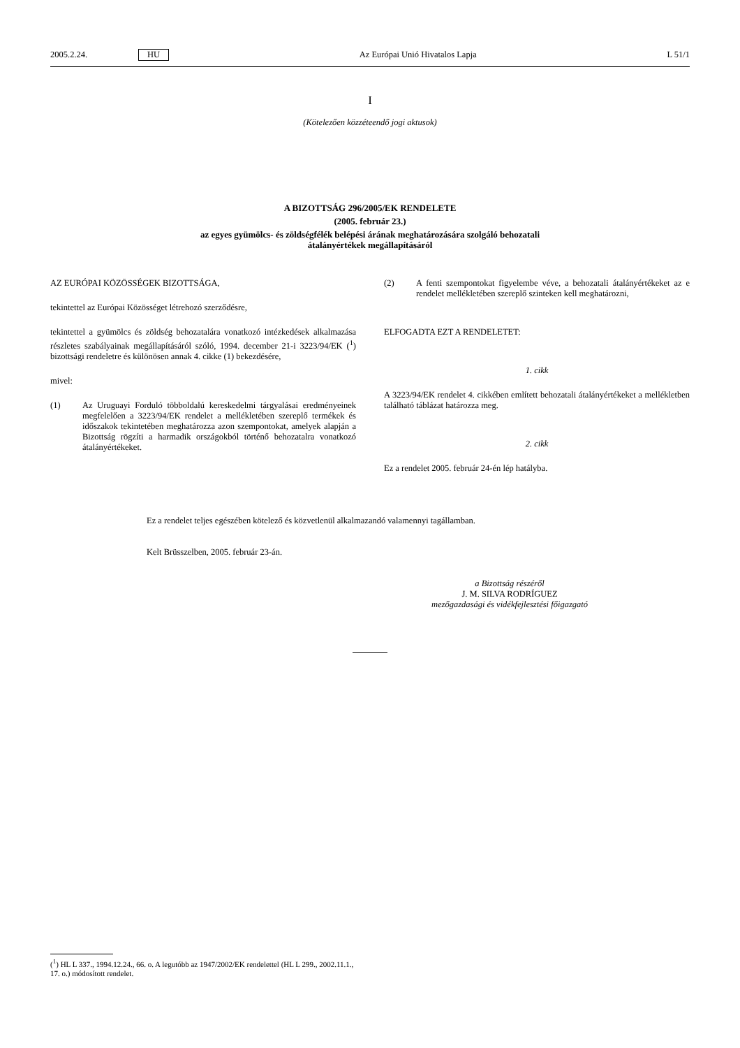2005.2.24. HU Az Európai Unió Hivatalos Lapja L 51/1
I
(Kötelezően közzéteendő jogi aktusok)
A BIZOTTSÁG 296/2005/EK RENDELETE
(2005. február 23.)
az egyes gyümölcs- és zöldségfélék belépési árának meghatározására szolgáló behozatali
átalányértékek megállapításáról
AZ EURÓPAI KÖZÖSSÉGEK BIZOTTSÁGA,
tekintettel az Európai Közösséget létrehozó szerződésre,
tekintettel a gyümölcs és zöldség behozatalára vonatkozó intézkedések alkalmazása részletes szabályainak megállapításáról szóló, 1994. december 21-i 3223/94/EK (<sup>1</sup>) bizottsági rendeletre és különösen annak 4. cikke (1) bekezdésére,
mivel:
(1) Az Uruguayi Forduló többoldalú kereskedelmi tárgyalásai eredményeinek megfelelően a 3223/94/EK rendelet a mellékletében szereplő termékek és időszakok tekintetében meghatározza azon szempontokat, amelyek alapján a Bizottság rögzíti a harmadik országokból történő behozatalra vonatkozó átalányértékeket.
(2) A fenti szempontokat figyelembe véve, a behozatali átalányértékeket az e rendelet mellékletében szereplő szinteken kell meghatározni,
ELFOGADTA EZT A RENDELETET:
1. cikk
A 3223/94/EK rendelet 4. cikkében említett behozatali átalányértékeket a mellékletben található táblázat határozza meg.
2. cikk
Ez a rendelet 2005. február 24-én lép hatályba.
Ez a rendelet teljes egészében kötelező és közvetlenül alkalmazandó valamennyi tagállamban.
Kelt Brüsszelben, 2005. február 23-án.
a Bizottság részéről
J. M. SILVA RODRÍGUEZ
mezőgazdasági és vidékfejlesztési főigazgató
(<sup>1</sup>) HL L 337., 1994.12.24., 66. o. A legutóbb az 1947/2002/EK rendelettel (HL L 299., 2002.11.1., 17. o.) módosított rendelet.